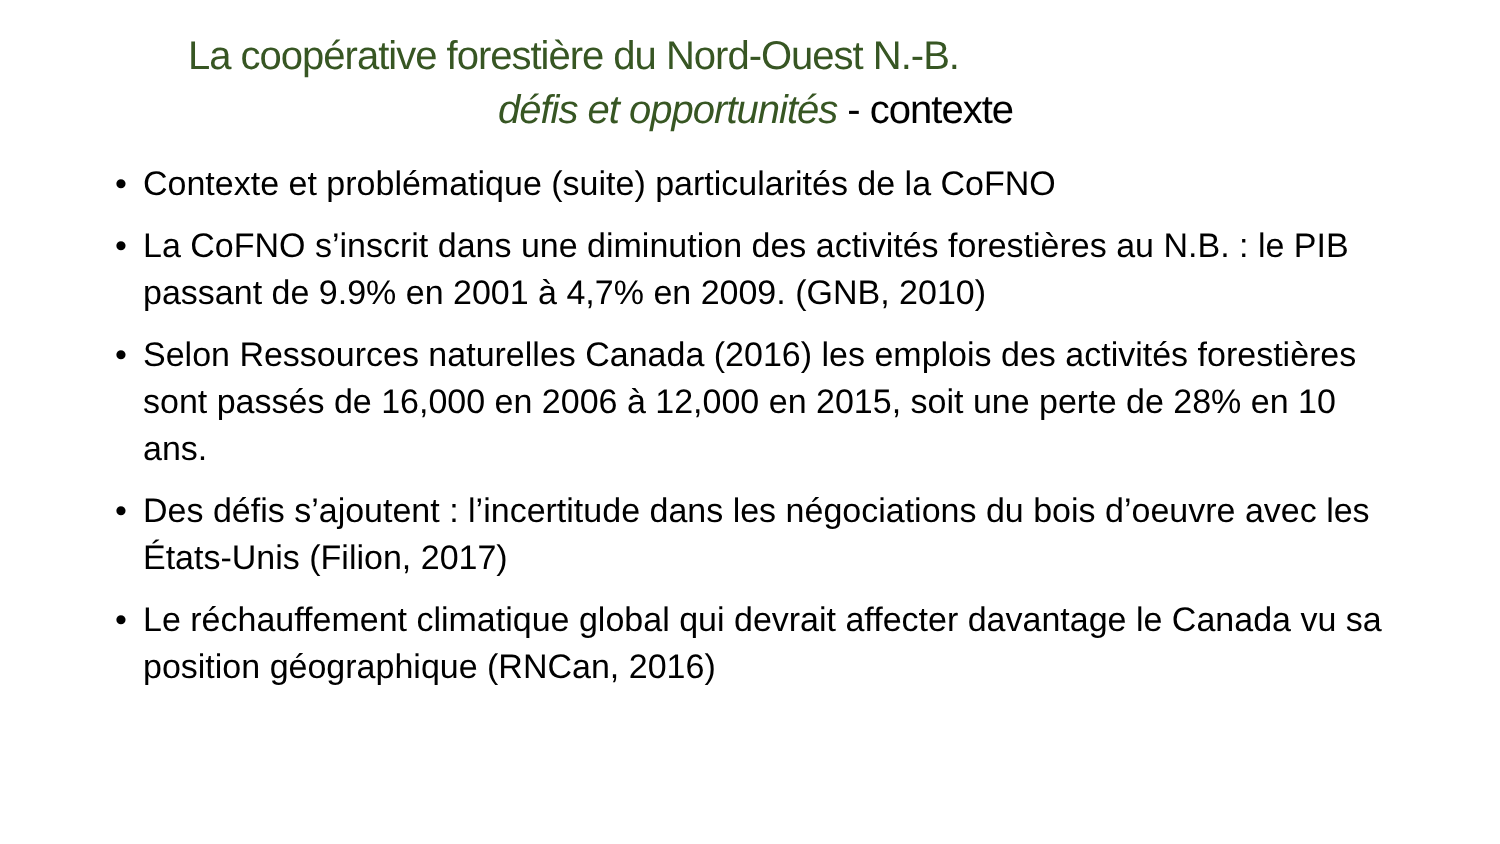La coopérative forestière du Nord-Ouest N.-B.
défis et opportunités - contexte
• Contexte et problématique (suite) particularités de la CoFNO
• La CoFNO s’inscrit dans une diminution des activités forestières au N.B. : le PIB passant de 9.9% en 2001 à 4,7% en 2009. (GNB, 2010)
• Selon Ressources naturelles Canada (2016) les emplois des activités forestières sont passés de 16,000 en 2006 à 12,000 en 2015, soit une perte de 28% en 10 ans.
• Des défis s’ajoutent : l’incertitude dans les négociations du bois d’oeuvre avec les États-Unis (Filion, 2017)
• Le réchauffement climatique global qui devrait affecter davantage le Canada vu sa position géographique (RNCan, 2016)